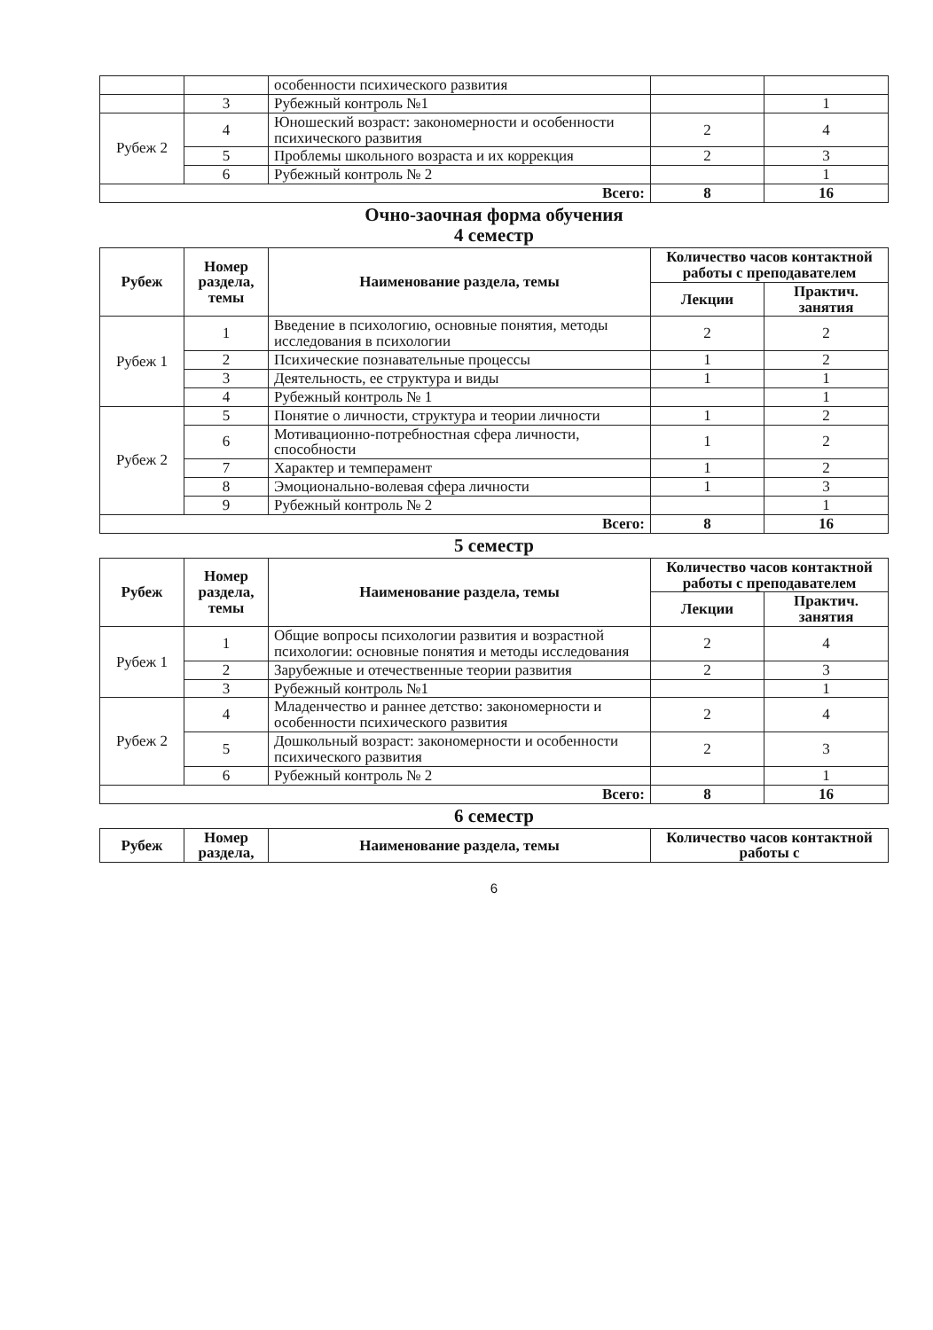| | | особенности психического развития | | |
| | 3 | Рубежный контроль №1 | | 1 |
| Рубеж 2 | 4 | Юношеский возраст: закономерности и особенности психического развития | 2 | 4 |
| | 5 | Проблемы школьного возраста и их коррекция | 2 | 3 |
| | 6 | Рубежный контроль № 2 | | 1 |
| Всего: | | | 8 | 16 |
Очно-заочная форма обучения
4 семестр
| Рубеж | Номер раздела, темы | Наименование раздела, темы | Количество часов контактной работы с преподавателем | |
| --- | --- | --- | --- | --- |
| | | | Лекции | Практич. занятия |
| Рубеж 1 | 1 | Введение в психологию, основные понятия, методы исследования в психологии | 2 | 2 |
| | 2 | Психические познавательные процессы | 1 | 2 |
| | 3 | Деятельность, ее структура и виды | 1 | 1 |
| | 4 | Рубежный контроль № 1 | | 1 |
| Рубеж 2 | 5 | Понятие о личности, структура и теории личности | 1 | 2 |
| | 6 | Мотивационно-потребностная сфера личности, способности | 1 | 2 |
| | 7 | Характер и темперамент | 1 | 2 |
| | 8 | Эмоционально-волевая сфера личности | 1 | 3 |
| | 9 | Рубежный контроль № 2 | | 1 |
| Всего: | | | 8 | 16 |
5 семестр
| Рубеж | Номер раздела, темы | Наименование раздела, темы | Количество часов контактной работы с преподавателем | |
| --- | --- | --- | --- | --- |
| | | | Лекции | Практич. занятия |
| Рубеж 1 | 1 | Общие вопросы психологии развития и возрастной психологии: основные понятия и методы исследования | 2 | 4 |
| | 2 | Зарубежные и отечественные теории развития | 2 | 3 |
| | 3 | Рубежный контроль №1 | | 1 |
| Рубеж 2 | 4 | Младенчество и раннее детство: закономерности и особенности психического развития | 2 | 4 |
| | 5 | Дошкольный возраст: закономерности и особенности психического развития | 2 | 3 |
| | 6 | Рубежный контроль № 2 | | 1 |
| Всего: | | | 8 | 16 |
6 семестр
| Рубеж | Номер раздела, | Наименование раздела, темы | Количество часов контактной работы с |
| --- | --- | --- | --- |
6